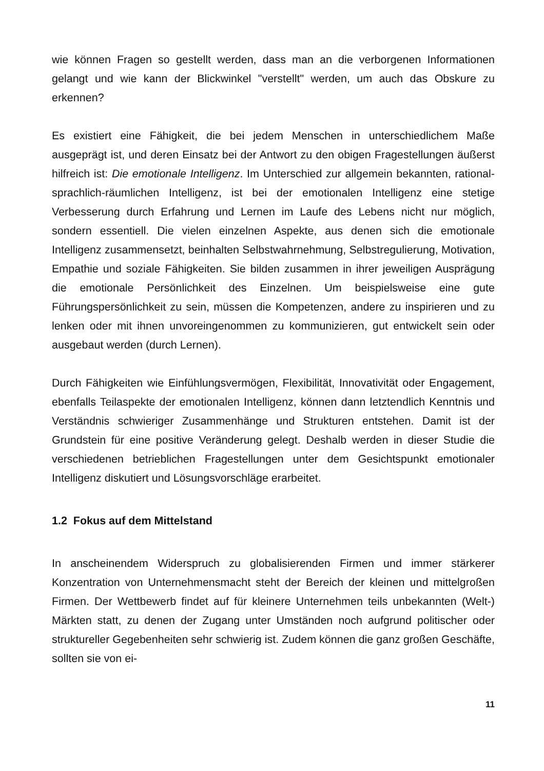wie können Fragen so gestellt werden, dass man an die verborgenen Informationen gelangt und wie kann der Blickwinkel "verstellt" werden, um auch das Obskure zu erkennen?
Es existiert eine Fähigkeit, die bei jedem Menschen in unterschiedlichem Maße ausgeprägt ist, und deren Einsatz bei der Antwort zu den obigen Fragestellungen äußerst hilfreich ist: Die emotionale Intelligenz. Im Unterschied zur allgemein bekannten, rational-sprachlich-räumlichen Intelligenz, ist bei der emotionalen Intelligenz eine stetige Verbesserung durch Erfahrung und Lernen im Laufe des Lebens nicht nur möglich, sondern essentiell. Die vielen einzelnen Aspekte, aus denen sich die emotionale Intelligenz zusammensetzt, beinhalten Selbstwahrnehmung, Selbstregulierung, Motivation, Empathie und soziale Fähigkeiten. Sie bilden zusammen in ihrer jeweiligen Ausprägung die emotionale Persönlichkeit des Einzelnen. Um beispielsweise eine gute Führungspersönlichkeit zu sein, müssen die Kompetenzen, andere zu inspirieren und zu lenken oder mit ihnen unvoreingenommen zu kommunizieren, gut entwickelt sein oder ausgebaut werden (durch Lernen).
Durch Fähigkeiten wie Einfühlungsvermögen, Flexibilität, Innovativität oder Engagement, ebenfalls Teilaspekte der emotionalen Intelligenz, können dann letztendlich Kenntnis und Verständnis schwieriger Zusammenhänge und Strukturen entstehen. Damit ist der Grundstein für eine positive Veränderung gelegt. Deshalb werden in dieser Studie die verschiedenen betrieblichen Fragestellungen unter dem Gesichtspunkt emotionaler Intelligenz diskutiert und Lösungsvorschläge erarbeitet.
1.2 Fokus auf dem Mittelstand
In anscheinendem Widerspruch zu globalisierenden Firmen und immer stärkerer Konzentration von Unternehmensmacht steht der Bereich der kleinen und mittelgroßen Firmen. Der Wettbewerb findet auf für kleinere Unternehmen teils unbekannten (Welt-) Märkten statt, zu denen der Zugang unter Umständen noch aufgrund politischer oder struktureller Gegebenheiten sehr schwierig ist. Zudem können die ganz großen Geschäfte, sollten sie von ei-
11